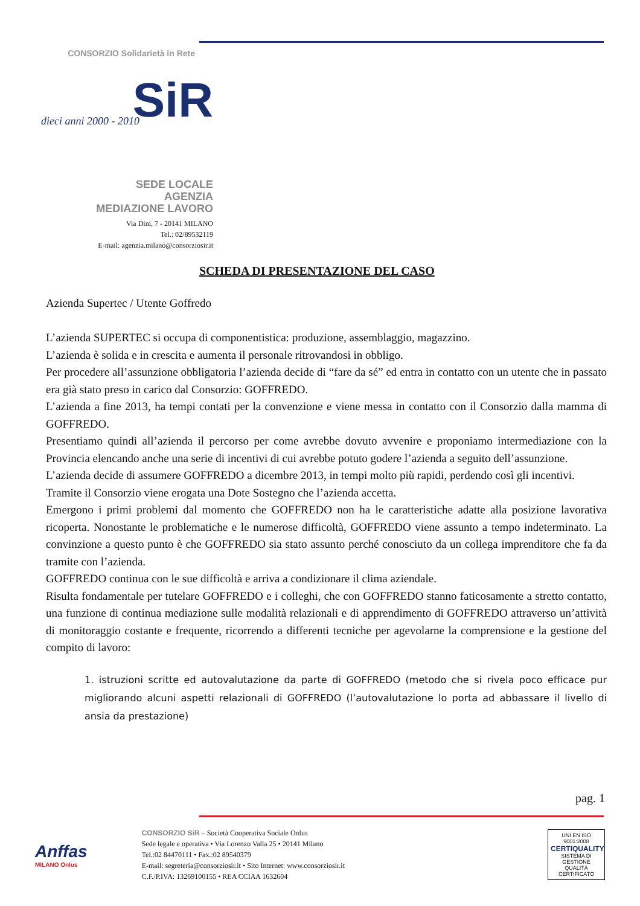CONSORZIO Solidarietà in Rete
SiR dieci anni 2000 - 2010
SEDE LOCALE
AGENZIA
MEDIAZIONE LAVORO
Via Dini, 7 - 20141 MILANO
Tel.: 02/89532119
E-mail: agenzia.milano@consorziosir.it
SCHEDA DI PRESENTAZIONE DEL CASO
Azienda Supertec / Utente Goffredo
L’azienda SUPERTEC si occupa di componentistica: produzione, assemblaggio, magazzino.
L’azienda è solida e in crescita e aumenta il personale ritrovandosi in obbligo.
Per procedere all’assunzione obbligatoria l’azienda decide di “fare da sé” ed entra in contatto con un utente che in passato era già stato preso in carico dal Consorzio: GOFFREDO.
L’azienda a fine 2013, ha tempi contati per la convenzione e viene messa in contatto con il Consorzio dalla mamma di GOFFREDO.
Presentiamo quindi all’azienda il percorso per come avrebbe dovuto avvenire e proponiamo intermediazione con la Provincia elencando anche una serie di incentivi di cui avrebbe potuto godere l’azienda a seguito dell’assunzione.
L’azienda decide di assumere GOFFREDO a dicembre 2013, in tempi molto più rapidi, perdendo così gli incentivi.
Tramite il Consorzio viene erogata una Dote Sostegno che l’azienda accetta.
Emergono i primi problemi dal momento che GOFFREDO non ha le caratteristiche adatte alla posizione lavorativa ricoperta. Nonostante le problematiche e le numerose difficoltà, GOFFREDO viene assunto a tempo indeterminato. La convinzione a questo punto è che GOFFREDO sia stato assunto perché conosciuto da un collega imprenditore che fa da tramite con l’azienda.
GOFFREDO continua con le sue difficoltà e arriva a condizionare il clima aziendale.
Risulta fondamentale per tutelare GOFFREDO e i colleghi, che con GOFFREDO stanno faticosamente a stretto contatto, una funzione di continua mediazione sulle modalità relazionali e di apprendimento di GOFFREDO attraverso un’attività di monitoraggio costante e frequente, ricorrendo a differenti tecniche per agevolarne la comprensione e la gestione del compito di lavoro:
1. istruzioni scritte ed autovalutazione da parte di GOFFREDO (metodo che si rivela poco efficace pur migliorando alcuni aspetti relazionali di GOFFREDO (l’autovalutazione lo porta ad abbassare il livello di ansia da prestazione)
pag. 1
Anffas
MILANO Onlus
CONSORZIO SiR – Società Cooperativa Sociale Onlus
Sede legale e operativa • Via Lorenzo Valla 25 • 20141 Milano
Tel.:02 84470111 • Fax.:02 89540379
E-mail: segreteria@consorziosir.it • Sito Internet: www.consorziosir.it
C.F./P.IVA: 13269100155 • REA CCIAA 1632604
UNI EN ISO 9001:2008
CERTIQUALITY
SISTEMA DI GESTIONE QUALITÀ CERTIFICATO